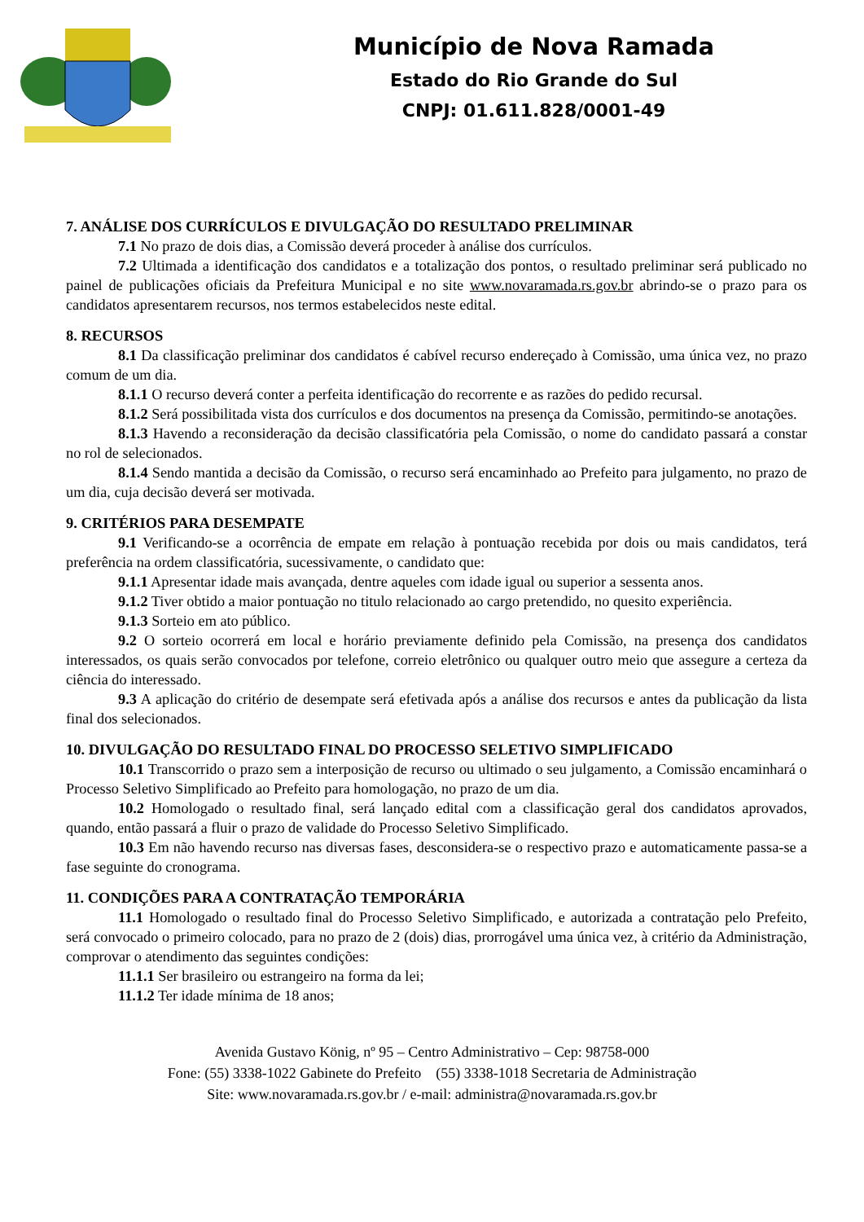Município de Nova Ramada
Estado do Rio Grande do Sul
CNPJ: 01.611.828/0001-49
7. ANÁLISE DOS CURRÍCULOS E DIVULGAÇÃO DO RESULTADO PRELIMINAR
7.1 No prazo de dois dias, a Comissão deverá proceder à análise dos currículos.
7.2 Ultimada a identificação dos candidatos e a totalização dos pontos, o resultado preliminar será publicado no painel de publicações oficiais da Prefeitura Municipal e no site www.novaramada.rs.gov.br abrindo-se o prazo para os candidatos apresentarem recursos, nos termos estabelecidos neste edital.
8. RECURSOS
8.1 Da classificação preliminar dos candidatos é cabível recurso endereçado à Comissão, uma única vez, no prazo comum de um dia.
8.1.1 O recurso deverá conter a perfeita identificação do recorrente e as razões do pedido recursal.
8.1.2 Será possibilitada vista dos currículos e dos documentos na presença da Comissão, permitindo-se anotações.
8.1.3 Havendo a reconsideração da decisão classificatória pela Comissão, o nome do candidato passará a constar no rol de selecionados.
8.1.4 Sendo mantida a decisão da Comissão, o recurso será encaminhado ao Prefeito para julgamento, no prazo de um dia, cuja decisão deverá ser motivada.
9. CRITÉRIOS PARA DESEMPATE
9.1 Verificando-se a ocorrência de empate em relação à pontuação recebida por dois ou mais candidatos, terá preferência na ordem classificatória, sucessivamente, o candidato que:
9.1.1 Apresentar idade mais avançada, dentre aqueles com idade igual ou superior a sessenta anos.
9.1.2 Tiver obtido a maior pontuação no titulo relacionado ao cargo pretendido, no quesito experiência.
9.1.3 Sorteio em ato público.
9.2 O sorteio ocorrerá em local e horário previamente definido pela Comissão, na presença dos candidatos interessados, os quais serão convocados por telefone, correio eletrônico ou qualquer outro meio que assegure a certeza da ciência do interessado.
9.3 A aplicação do critério de desempate será efetivada após a análise dos recursos e antes da publicação da lista final dos selecionados.
10. DIVULGAÇÃO DO RESULTADO FINAL DO PROCESSO SELETIVO SIMPLIFICADO
10.1 Transcorrido o prazo sem a interposição de recurso ou ultimado o seu julgamento, a Comissão encaminhará o Processo Seletivo Simplificado ao Prefeito para homologação, no prazo de um dia.
10.2 Homologado o resultado final, será lançado edital com a classificação geral dos candidatos aprovados, quando, então passará a fluir o prazo de validade do Processo Seletivo Simplificado.
10.3 Em não havendo recurso nas diversas fases, desconsidera-se o respectivo prazo e automaticamente passa-se a fase seguinte do cronograma.
11. CONDIÇÕES PARA A CONTRATAÇÃO TEMPORÁRIA
11.1 Homologado o resultado final do Processo Seletivo Simplificado, e autorizada a contratação pelo Prefeito, será convocado o primeiro colocado, para no prazo de 2 (dois) dias, prorrogável uma única vez, à critério da Administração, comprovar o atendimento das seguintes condições:
11.1.1 Ser brasileiro ou estrangeiro na forma da lei;
11.1.2 Ter idade mínima de 18 anos;
Avenida Gustavo König, nº 95 – Centro Administrativo – Cep: 98758-000
Fone: (55) 3338-1022 Gabinete do Prefeito (55) 3338-1018 Secretaria de Administração
Site: www.novaramada.rs.gov.br / e-mail: administra@novaramada.rs.gov.br